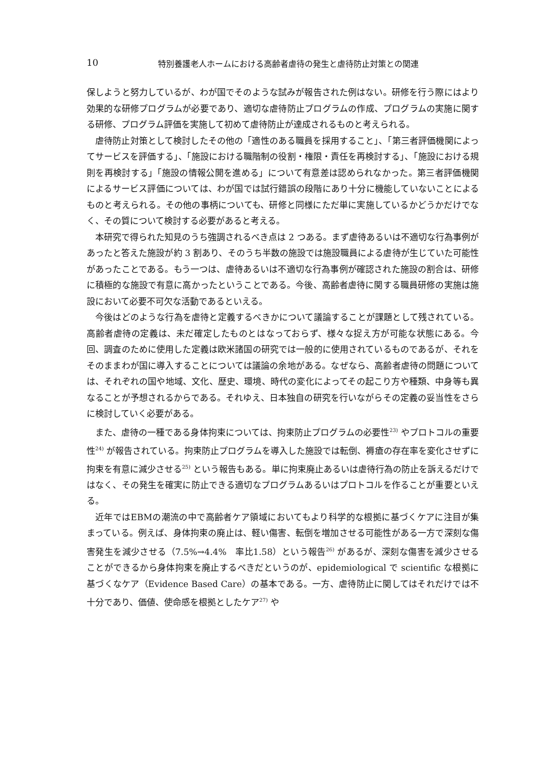10 特別養護老人ホームにおける高齢者虐待の発生と虐待防止対策との関連
保しようと努力しているが、わが国でそのような試みが報告された例はない。研修を行う際にはより効果的な研修プログラムが必要であり、適切な虐待防止プログラムの作成、プログラムの実施に関する研修、プログラム評価を実施して初めて虐待防止が達成されるものと考えられる。
虐待防止対策として検討したその他の「適性のある職員を採用すること」、「第三者評価機関によってサービスを評価する」、「施設における職階制の役割・権限・責任を再検討する」、「施設における規則を再検討する」「施設の情報公開を進める」について有意差は認められなかった。第三者評価機関によるサービス評価については、わが国では試行錯誤の段階にあり十分に機能していないことによるものと考えられる。その他の事柄についても、研修と同様にただ単に実施しているかどうかだけでなく、その質について検討する必要があると考える。
本研究で得られた知見のうち強調されるべき点は 2 つある。まず虐待あるいは不適切な行為事例があったと答えた施設が約 3 割あり、そのうち半数の施設では施設職員による虐待が生じていた可能性があったことである。もう一つは、虐待あるいは不適切な行為事例が確認された施設の割合は、研修に積極的な施設で有意に高かったということである。今後、高齢者虐待に関する職員研修の実施は施設において必要不可欠な活動であるといえる。
今後はどのような行為を虐待と定義するべきかについて議論することが課題として残されている。高齢者虐待の定義は、未だ確定したものとはなっておらず、様々な捉え方が可能な状態にある。今回、調査のために使用した定義は欧米諸国の研究では一般的に使用されているものであるが、それをそのままわが国に導入することについては議論の余地がある。なぜなら、高齢者虐待の問題については、それぞれの国や地域、文化、歴史、環境、時代の変化によってその起こり方や種類、中身等も異なることが予想されるからである。それゆえ、日本独自の研究を行いながらその定義の妥当性をさらに検討していく必要がある。
また、虐待の一種である身体拘束については、拘束防止プログラムの必要性<sup>23)</sup> やプロトコルの重要性<sup>24)</sup> が報告されている。拘束防止プログラムを導入した施設では転倒、褥瘡の存在率を変化させずに拘束を有意に減少させる<sup>25)</sup> という報告もある。単に拘束廃止あるいは虐待行為の防止を訴えるだけではなく、その発生を確実に防止できる適切なプログラムあるいはプロトコルを作ることが重要といえる。
近年ではEBMの潮流の中で高齢者ケア領域においてもより科学的な根拠に基づくケアに注目が集まっている。例えば、身体拘束の廃止は、軽い傷害、転倒を増加させる可能性がある一方で深刻な傷害発生を減少させる（7.5%→4.4%　率比1.58）という報告<sup>26)</sup> があるが、深刻な傷害を減少させることができるから身体拘束を廃止するべきだというのが、epidemiological で scientific な根拠に基づくなケア（Evidence Based Care）の基本である。一方、虐待防止に関してはそれだけでは不十分であり、価値、使命感を根拠としたケア<sup>27)</sup> や